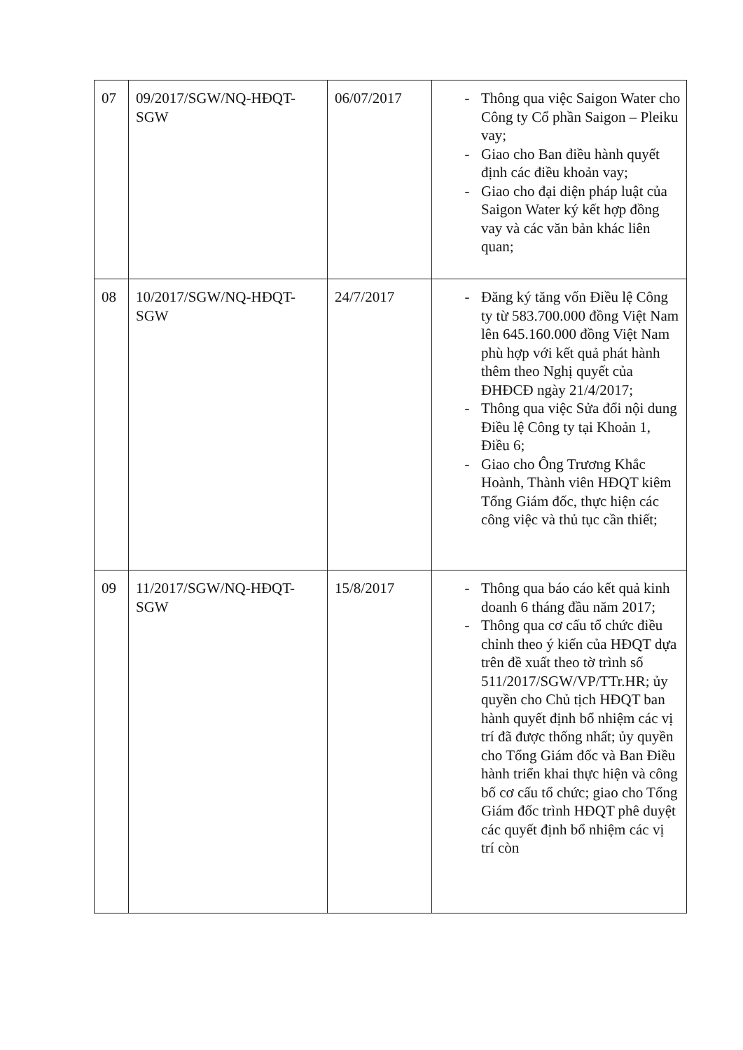| 07 | 09/2017/SGW/NQ-HĐQT-SGW | 06/07/2017 | - Thông qua việc Saigon Water cho Công ty Cổ phần Saigon – Pleiku vay; - Giao cho Ban điều hành quyết định các điều khoản vay; - Giao cho đại diện pháp luật của Saigon Water ký kết hợp đồng vay và các văn bản khác liên quan; |
| 08 | 10/2017/SGW/NQ-HĐQT-SGW | 24/7/2017 | - Đăng ký tăng vốn Điều lệ Công ty từ 583.700.000 đồng Việt Nam lên 645.160.000 đồng Việt Nam phù hợp với kết quả phát hành thêm theo Nghị quyết của ĐHĐCĐ ngày 21/4/2017; - Thông qua việc Sửa đổi nội dung Điều lệ Công ty tại Khoản 1, Điều 6; - Giao cho Ông Trương Khắc Hoành, Thành viên HĐQT kiêm Tổng Giám đốc, thực hiện các công việc và thủ tục cần thiết; |
| 09 | 11/2017/SGW/NQ-HĐQT-SGW | 15/8/2017 | - Thông qua báo cáo kết quả kinh doanh 6 tháng đầu năm 2017; - Thông qua cơ cấu tổ chức điều chỉnh theo ý kiến của HĐQT dựa trên đề xuất theo tờ trình số 511/2017/SGW/VP/TTr.HR; ủy quyền cho Chủ tịch HĐQT ban hành quyết định bổ nhiệm các vị trí đã được thống nhất; ủy quyền cho Tổng Giám đốc và Ban Điều hành triển khai thực hiện và công bố cơ cấu tổ chức; giao cho Tổng Giám đốc trình HĐQT phê duyệt các quyết định bổ nhiệm các vị trí còn |